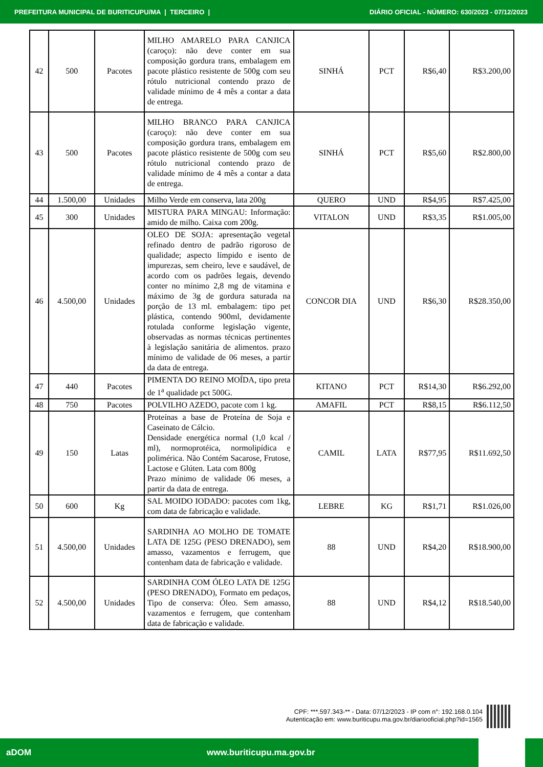PREFEITURA MUNICIPAL DE BURITICUPU/MA | TERCEIRO | DIÁRIO OFICIAL - NÚMERO: 630/2023 - 07/12/2023
| 42 | 500 | Pacotes | MILHO AMARELO PARA CANJICA (caroço): não deve conter em sua composição gordura trans, embalagem em pacote plástico resistente de 500g com seu rótulo nutricional contendo prazo de validade mínimo de 4 mês a contar a data de entrega. | SINHÁ | PCT | R$6,40 | R$3.200,00 |
| 43 | 500 | Pacotes | MILHO BRANCO PARA CANJICA (caroço): não deve conter em sua composição gordura trans, embalagem em pacote plástico resistente de 500g com seu rótulo nutricional contendo prazo de validade mínimo de 4 mês a contar a data de entrega. | SINHÁ | PCT | R$5,60 | R$2.800,00 |
| 44 | 1.500,00 | Unidades | Milho Verde em conserva, lata 200g | QUERO | UND | R$4,95 | R$7.425,00 |
| 45 | 300 | Unidades | MISTURA PARA MINGAU: Informação: amido de milho. Caixa com 200g. | VITALON | UND | R$3,35 | R$1.005,00 |
| 46 | 4.500,00 | Unidades | OLEO DE SOJA: apresentação vegetal refinado dentro de padrão rigoroso de qualidade; aspecto límpido e isento de impurezas, sem cheiro, leve e saudável, de acordo com os padrões legais, devendo conter no mínimo 2,8 mg de vitamina e máximo de 3g de gordura saturada na porção de 13 ml. embalagem: tipo pet plástica, contendo 900ml, devidamente rotulada conforme legislação vigente, observadas as normas técnicas pertinentes à legislação sanitária de alimentos. prazo mínimo de validade de 06 meses, a partir da data de entrega. | CONCOR DIA | UND | R$6,30 | R$28.350,00 |
| 47 | 440 | Pacotes | PIMENTA DO REINO MOÍDA, tipo preta de 1<sup>a</sup> qualidade pct 500G. | KITANO | PCT | R$14,30 | R$6.292,00 |
| 48 | 750 | Pacotes | POLVILHO AZEDO, pacote com 1 kg. | AMAFIL | PCT | R$8,15 | R$6.112,50 |
| 49 | 150 | Latas | Proteínas a base de Proteína de Soja e Caseinato de Cálcio. Densidade energética normal (1,0 kcal / ml), normoprotéica, normolipídica e polimérica. Não Contém Sacarose, Frutose, Lactose e Glúten. Lata com 800g Prazo mínimo de validade 06 meses, a partir da data de entrega. | CAMIL | LATA | R$77,95 | R$11.692,50 |
| 50 | 600 | Kg | SAL MOIDO IODADO: pacotes com 1kg, com data de fabricação e validade. | LEBRE | KG | R$1,71 | R$1.026,00 |
| 51 | 4.500,00 | Unidades | SARDINHA AO MOLHO DE TOMATE LATA DE 125G (PESO DRENADO), sem amasso, vazamentos e ferrugem, que contenham data de fabricação e validade. | 88 | UND | R$4,20 | R$18.900,00 |
| 52 | 4.500,00 | Unidades | SARDINHA COM ÓLEO LATA DE 125G (PESO DRENADO), Formato em pedaços, Tipo de conserva: Óleo. Sem amasso, vazamentos e ferrugem, que contenham data de fabricação e validade. | 88 | UND | R$4,12 | R$18.540,00 |
CPF: ***.597.343-** - Data: 07/12/2023 - IP com n°: 192.168.0.104
Autenticação em: www.buriticupu.ma.gov.br/diariooficial.php?id=1565
aDOM www.buriticupu.ma.gov.br